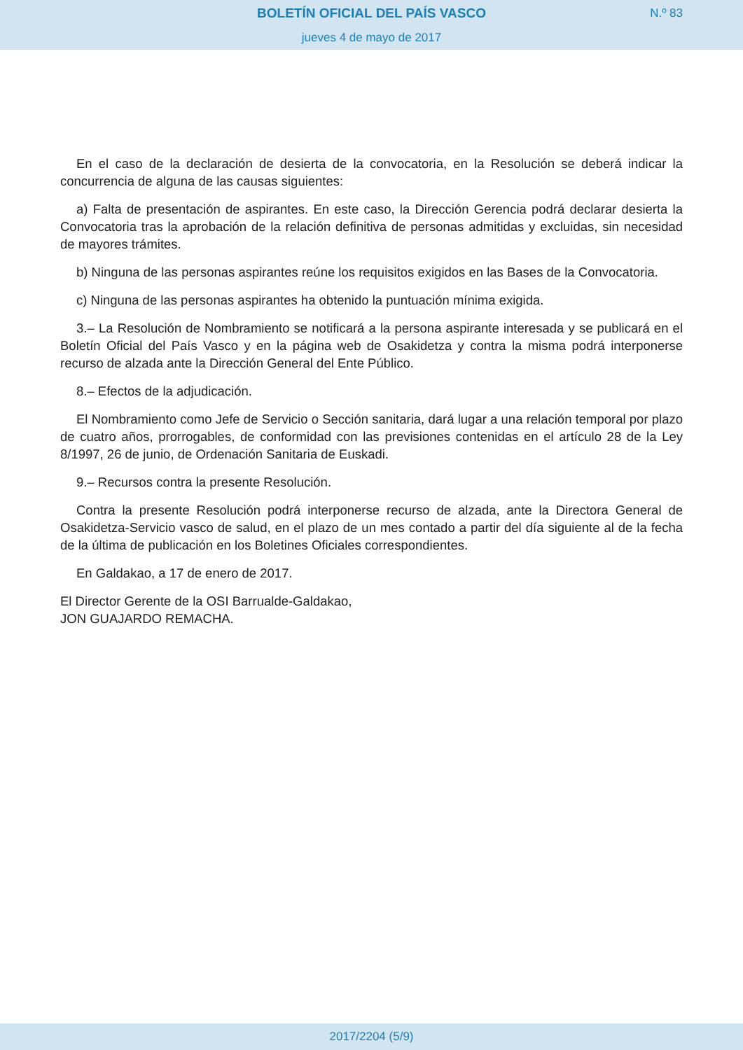BOLETÍN OFICIAL DEL PAÍS VASCO
N.º 83
jueves 4 de mayo de 2017
En el caso de la declaración de desierta de la convocatoria, en la Resolución se deberá indicar la concurrencia de alguna de las causas siguientes:
a) Falta de presentación de aspirantes. En este caso, la Dirección Gerencia podrá declarar desierta la Convocatoria tras la aprobación de la relación definitiva de personas admitidas y excluidas, sin necesidad de mayores trámites.
b) Ninguna de las personas aspirantes reúne los requisitos exigidos en las Bases de la Convocatoria.
c) Ninguna de las personas aspirantes ha obtenido la puntuación mínima exigida.
3.– La Resolución de Nombramiento se notificará a la persona aspirante interesada y se publicará en el Boletín Oficial del País Vasco y en la página web de Osakidetza y contra la misma podrá interponerse recurso de alzada ante la Dirección General del Ente Público.
8.– Efectos de la adjudicación.
El Nombramiento como Jefe de Servicio o Sección sanitaria, dará lugar a una relación temporal por plazo de cuatro años, prorrogables, de conformidad con las previsiones contenidas en el artículo 28 de la Ley 8/1997, 26 de junio, de Ordenación Sanitaria de Euskadi.
9.– Recursos contra la presente Resolución.
Contra la presente Resolución podrá interponerse recurso de alzada, ante la Directora General de Osakidetza-Servicio vasco de salud, en el plazo de un mes contado a partir del día siguiente al de la fecha de la última de publicación en los Boletines Oficiales correspondientes.
En Galdakao, a 17 de enero de 2017.
El Director Gerente de la OSI Barrualde-Galdakao,
JON GUAJARDO REMACHA.
2017/2204 (5/9)